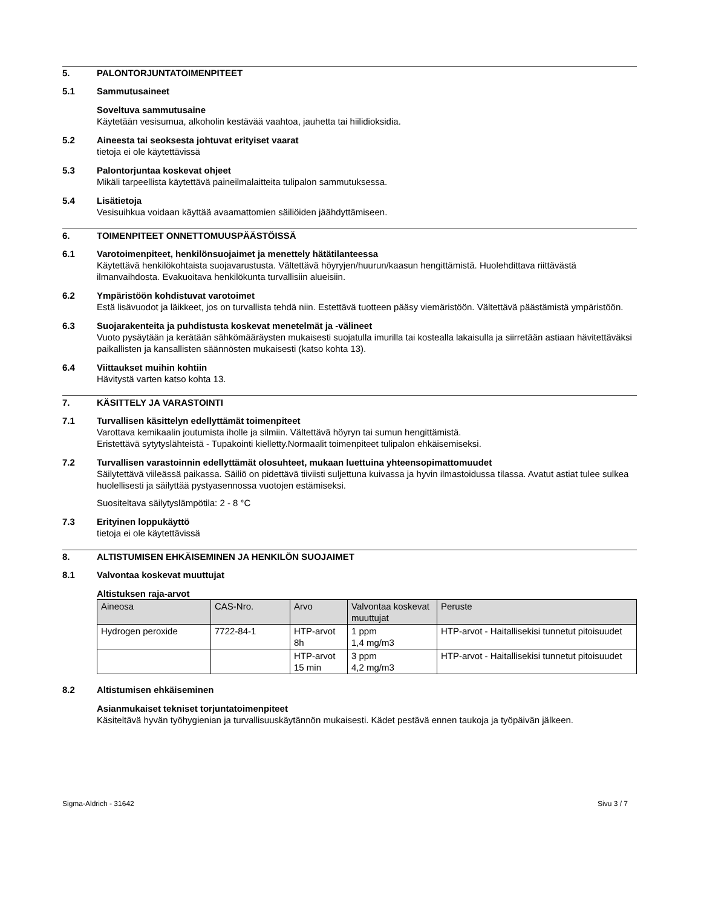5. PALONTORJUNTATOIMENPITEET
5.1 Sammutusaineet
Soveltuva sammutusaine
Käytetään vesisumua, alkoholin kestävää vaahtoa, jauhetta tai hiilidioksidia.
5.2 Aineesta tai seoksesta johtuvat erityiset vaarat
tietoja ei ole käytettävissä
5.3 Palontorjuntaa koskevat ohjeet
Mikäli tarpeellista käytettävä paineilmalaitteita tulipalon sammutuksessa.
5.4 Lisätietoja
Vesisuihkua voidaan käyttää avaamattomien säiliöiden jäähdyttämiseen.
6. TOIMENPITEET ONNETTOMUUSPÄÄSTÖISSÄ
6.1 Varotoimenpiteet, henkilönsuojaimet ja menettely hätätilanteessa
Käytettävä henkilökohtaista suojavarustusta. Vältettävä höyryjen/huurun/kaasun hengittämistä. Huolehdittava riittävästä ilmanvaihdosta. Evakuoitava henkilökunta turvallisiin alueisiin.
6.2 Ympäristöön kohdistuvat varotoimet
Estä lisävuodot ja läikkeet, jos on turvallista tehdä niin. Estettävä tuotteen pääsy viemäristöön. Vältettävä päästämistä ympäristöön.
6.3 Suojarakenteita ja puhdistusta koskevat menetelmät ja -välineet
Vuoto pysäytään ja kerätään sähkömääräysten mukaisesti suojatulla imurilla tai kostealla lakaisulla ja siirretään astiaan hävitettäväksi paikallisten ja kansallisten säännösten mukaisesti (katso kohta 13).
6.4 Viittaukset muihin kohtiin
Hävitystä varten katso kohta 13.
7. KÄSITTELY JA VARASTOINTI
7.1 Turvallisen käsittelyn edellyttämät toimenpiteet
Varottava kemikaalin joutumista iholle ja silmiin. Vältettävä höyryn tai sumun hengittämistä.
Eristettävä sytytyslähteistä - Tupakointi kielletty.Normaalit toimenpiteet tulipalon ehkäisemiseksi.
7.2 Turvallisen varastoinnin edellyttämät olosuhteet, mukaan luettuina yhteensopimattomuudet
Säilytettävä viileässä paikassa. Säiliö on pidettävä tiiviisti suljettuna kuivassa ja hyvin ilmastoidussa tilassa. Avatut astiat tulee sulkea huolellisesti ja säilyttää pystyasennossa vuotojen estämiseksi.
Suositeltava säilytyslämpötila: 2 - 8 °C
7.3 Erityinen loppukäyttö
tietoja ei ole käytettävissä
8. ALTISTUMISEN EHKÄISEMINEN JA HENKILÖN SUOJAIMET
8.1 Valvontaa koskevat muuttujat
Altistuksen raja-arvot
| Aineosa | CAS-Nro. | Arvo | Valvontaa koskevat muuttujat | Peruste |
| --- | --- | --- | --- | --- |
| Hydrogen peroxide | 7722-84-1 | HTP-arvot 8h | 1 ppm 1,4 mg/m3 | HTP-arvot - Haitallisekisi tunnetut pitoisuudet |
| | | HTP-arvot 15 min | 3 ppm 4,2 mg/m3 | HTP-arvot - Haitallisekisi tunnetut pitoisuudet |
8.2 Altistumisen ehkäiseminen
Asianmukaiset tekniset torjuntatoimenpiteet
Käsiteltävä hyvän työhygienian ja turvallisuuskäytännön mukaisesti. Kädet pestävä ennen taukoja ja työpäivän jälkeen.
Sigma-Aldrich - 31642 Sivu 3 / 7